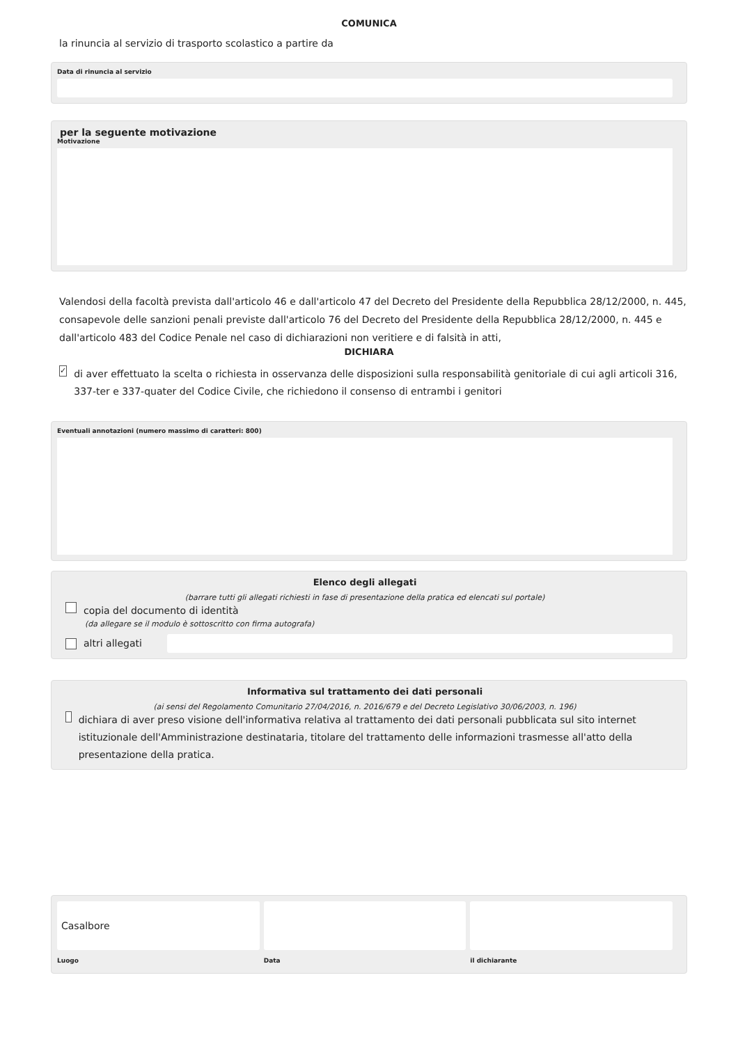COMUNICA
la rinuncia al servizio di trasporto scolastico a partire da
Data di rinuncia al servizio
per la seguente motivazione
Motivazione
Valendosi della facoltà prevista dall'articolo 46 e dall'articolo 47 del Decreto del Presidente della Repubblica 28/12/2000, n. 445, consapevole delle sanzioni penali previste dall'articolo 76 del Decreto del Presidente della Repubblica 28/12/2000, n. 445 e dall'articolo 483 del Codice Penale nel caso di dichiarazioni non veritiere e di falsità in atti,
DICHIARA
✓ di aver effettuato la scelta o richiesta in osservanza delle disposizioni sulla responsabilità genitoriale di cui agli articoli 316, 337-ter e 337-quater del Codice Civile, che richiedono il consenso di entrambi i genitori
Eventuali annotazioni (numero massimo di caratteri: 800)
Elenco degli allegati
(barrare tutti gli allegati richiesti in fase di presentazione della pratica ed elencati sul portale)
copia del documento di identità
(da allegare se il modulo è sottoscritto con firma autografa)
altri allegati
Informativa sul trattamento dei dati personali
(ai sensi del Regolamento Comunitario 27/04/2016, n. 2016/679 e del Decreto Legislativo 30/06/2003, n. 196)
dichiara di aver preso visione dell'informativa relativa al trattamento dei dati personali pubblicata sul sito internet istituzionale dell'Amministrazione destinataria, titolare del trattamento delle informazioni trasmesse all'atto della presentazione della pratica.
Casalbore
Luogo
Data il dichiarante